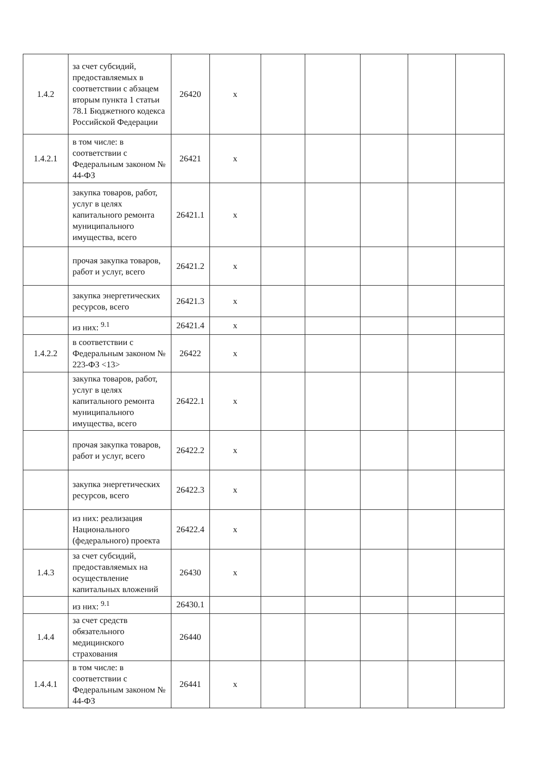| 1.4.2 | за счет субсидий, предоставляемых в соответствии с абзацем вторым пункта 1 статьи 78.1 Бюджетного кодекса Российской Федерации | 26420 | x | | | | | |
| 1.4.2.1 | в том числе: в соответствии с Федеральным законом № 44-ФЗ | 26421 | x | | | | | |
| | закупка товаров, работ, услуг в целях капитального ремонта муниципального имущества, всего | 26421.1 | x | | | | | |
| | прочая закупка товаров, работ и услуг, всего | 26421.2 | x | | | | | |
| | закупка энергетических ресурсов, всего | 26421.3 | x | | | | | |
| | из них: <sup>9.1</sup> | 26421.4 | x | | | | | |
| 1.4.2.2 | в соответствии с Федеральным законом № 223-ФЗ <13> | 26422 | x | | | | | |
| | закупка товаров, работ, услуг в целях капитального ремонта муниципального имущества, всего | 26422.1 | x | | | | | |
| | прочая закупка товаров, работ и услуг, всего | 26422.2 | x | | | | | |
| | закупка энергетических ресурсов, всего | 26422.3 | x | | | | | |
| | из них: реализация Национального (федерального) проекта | 26422.4 | x | | | | | |
| 1.4.3 | за счет субсидий, предоставляемых на осуществление капитальных вложений | 26430 | x | | | | | |
| | из них: <sup>9.1</sup> | 26430.1 | | | | | | |
| 1.4.4 | за счет средств обязательного медицинского страхования | 26440 | | | | | | |
| 1.4.4.1 | в том числе: в соответствии с Федеральным законом № 44-ФЗ | 26441 | x | | | | | |